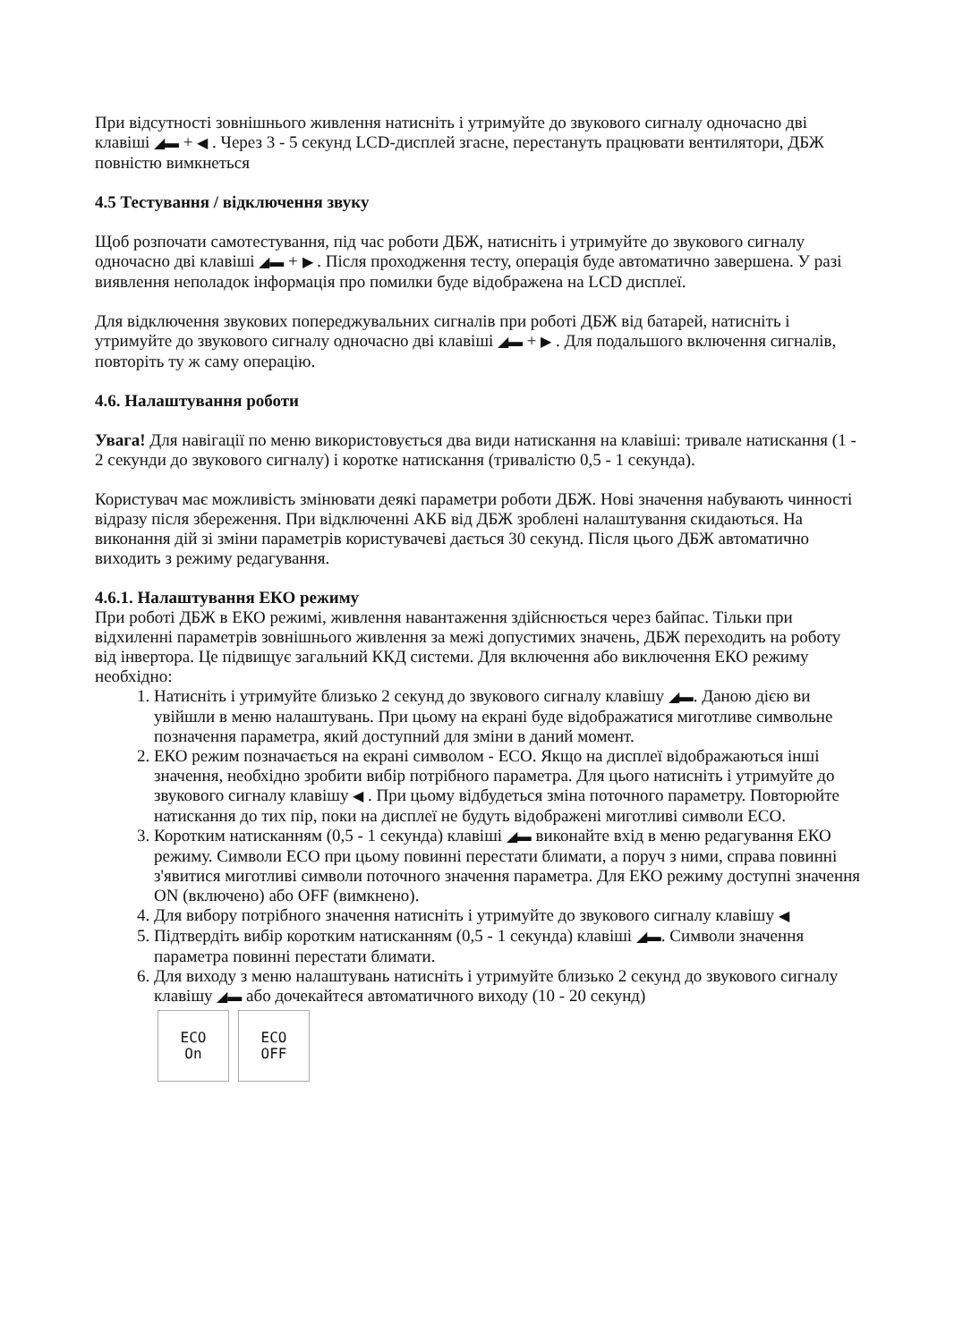При відсутності зовнішнього живлення натисніть і утримуйте до звукового сигналу одночасно дві клавіші ◢▬ + ◀ . Через 3 - 5 секунд LCD-дисплей згасне, перестануть працювати вентилятори, ДБЖ повністю вимкнеться
4.5 Тестування / відключення звуку
Щоб розпочати самотестування, під час роботи ДБЖ, натисніть і утримуйте до звукового сигналу одночасно дві клавіші ◢▬ + ▶ . Після проходження тесту, операція буде автоматично завершена. У разі виявлення неполадок інформація про помилки буде відображена на LCD дисплеї.
Для відключення звукових попереджувальних сигналів при роботі ДБЖ від батарей, натисніть і утримуйте до звукового сигналу одночасно дві клавіші ◢▬ + ▶ . Для подальшого включення сигналів, повторіть ту ж саму операцію.
4.6. Налаштування роботи
Увага! Для навігації по меню використовується два види натискання на клавіші: тривале натискання (1 - 2 секунди до звукового сигналу) і коротке натискання (тривалістю 0,5 - 1 секунда).
Користувач має можливість змінювати деякі параметри роботи ДБЖ. Нові значення набувають чинності відразу після збереження. При відключенні АКБ від ДБЖ зроблені налаштування скидаються. На виконання дій зі зміни параметрів користувачеві дається 30 секунд. Після цього ДБЖ автоматично виходить з режиму редагування.
4.6.1. Налаштування ЕКО режиму
При роботі ДБЖ в ЕКО режимі, живлення навантаження здійснюється через байпас. Тільки при відхиленні параметрів зовнішнього живлення за межі допустимих значень, ДБЖ переходить на роботу від інвертора. Це підвищує загальний ККД системи. Для включення або виключення ЕКО режиму необхідно:
1. Натисніть і утримуйте близько 2 секунд до звукового сигналу клавішу ◢▬. Даною дією ви увійшли в меню налаштувань. При цьому на екрані буде відображатися миготливе символьне позначення параметра, який доступний для зміни в даний момент.
2. ЕКО режим позначається на екрані символом - ECO. Якщо на дисплеї відображаються інші значення, необхідно зробити вибір потрібного параметра. Для цього натисніть і утримуйте до звукового сигналу клавішу ◀ . При цьому відбудеться зміна поточного параметру. Повторюйте натискання до тих пір, поки на дисплеї не будуть відображені миготливі символи ECO.
3. Коротким натисканням (0,5 - 1 секунда) клавіші ◢▬ виконайте вхід в меню редагування ЕКО режиму. Символи ECO при цьому повинні перестати блимати, а поруч з ними, справа повинні з'явитися миготливі символи поточного значення параметра. Для ЕКО режиму доступні значення ON (включено) або OFF (вимкнено).
4. Для вибору потрібного значення натисніть і утримуйте до звукового сигналу клавішу ◀
5. Підтвердіть вибір коротким натисканням (0,5 - 1 секунда) клавіші ◢▬. Символи значення параметра повинні перестати блимати.
6. Для виходу з меню налаштувань натисніть і утримуйте близько 2 секунд до звукового сигналу клавішу ◢▬ або дочекайтеся автоматичного виходу (10 - 20 секунд)
ECO
On
ECO
OFF